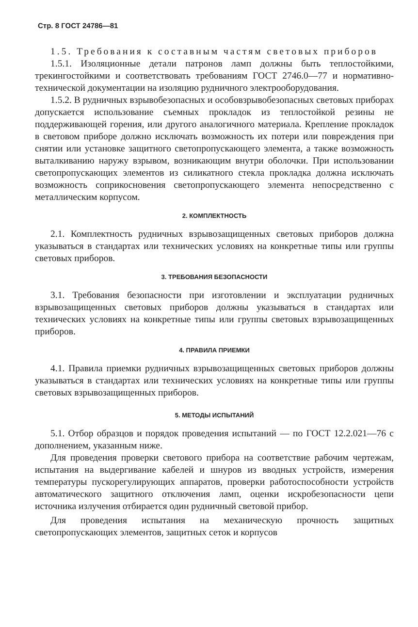Стр. 8 ГОСТ 24786—81
1.5. Требования к составным частям световых приборов
1.5.1. Изоляционные детали патронов ламп должны быть теплостойкими, трекингостойкими и соответствовать требованиям ГОСТ 2746.0—77 и нормативно-технической документации на изоляцию рудничного электрооборудования.
1.5.2. В рудничных взрывобезопасных и особовзрывобезопасных световых приборах допускается использование съемных прокладок из теплостойкой резины не поддерживающей горения, или другого аналогичного материала. Крепление прокладок в световом приборе должно исключать возможность их потери или повреждения при снятии или установке защитного светопропускающего элемента, а также возможность выталкиванию наружу взрывом, возникающим внутри оболочки. При использовании светопропускающих элементов из силикатного стекла прокладка должна исключать возможность соприкосновения светопропускающего элемента непосредственно с металлическим корпусом.
2. КОМПЛЕКТНОСТЬ
2.1. Комплектность рудничных взрывозащищенных световых приборов должна указываться в стандартах или технических условиях на конкретные типы или группы световых приборов.
3. ТРЕБОВАНИЯ БЕЗОПАСНОСТИ
3.1. Требования безопасности при изготовлении и эксплуатации рудничных взрывозащищенных световых приборов должны указываться в стандартах или технических условиях на конкретные типы или группы световых взрывозащищенных приборов.
4. ПРАВИЛА ПРИЕМКИ
4.1. Правила приемки рудничных взрывозащищенных световых приборов должны указываться в стандартах или технических условиях на конкретные типы или группы световых взрывозащищенных приборов.
5. МЕТОДЫ ИСПЫТАНИЙ
5.1. Отбор образцов и порядок проведения испытаний — по ГОСТ 12.2.021—76 с дополнением, указанным ниже.
Для проведения проверки светового прибора на соответствие рабочим чертежам, испытания на выдергивание кабелей и шнуров из вводных устройств, измерения температуры пускорегулирующих аппаратов, проверки работоспособности устройств автоматического защитного отключения ламп, оценки искробезопасности цепи источника излучения отбирается один рудничный световой прибор.
Для проведения испытания на механическую прочность защитных светопропускающих элементов, защитных сеток и корпусов